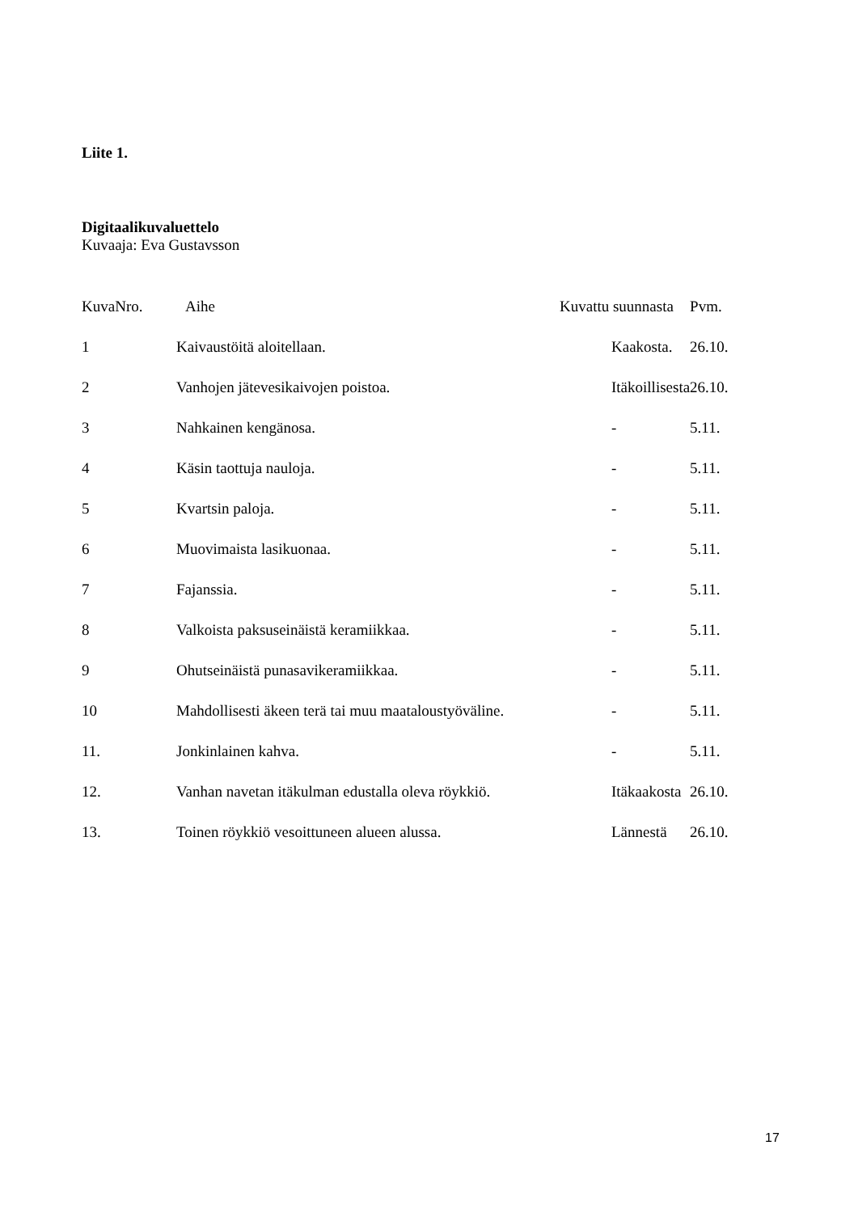Liite 1.
Digitaalikuvaluettelo
Kuvaaja: Eva Gustavsson
| KuvaNro. | Aihe | Kuvattu suunnasta | Pvm. |
| --- | --- | --- | --- |
| 1 | Kaivaustöitä aloitellaan. | Kaakosta. | 26.10. |
| 2 | Vanhojen jätevesikaivojen poistoa. | Itäkoillisesta | 26.10. |
| 3 | Nahkainen kengänosa. | - | 5.11. |
| 4 | Käsin taottuja nauloja. | - | 5.11. |
| 5 | Kvartsin paloja. | - | 5.11. |
| 6 | Muovimaista lasikuonaa. | - | 5.11. |
| 7 | Fajanssia. | - | 5.11. |
| 8 | Valkoista paksuseinäistä keramiikkaa. | - | 5.11. |
| 9 | Ohutseinäistä punasavikeramiikkaa. | - | 5.11. |
| 10 | Mahdollisesti äkeen terä tai muu maataloustyöväline. | - | 5.11. |
| 11. | Jonkinlainen kahva. | - | 5.11. |
| 12. | Vanhan navetan itäkulman edustalla oleva röykkiö. | Itäkaakosta | 26.10. |
| 13. | Toinen röykkiö vesoittuneen alueen alussa. | Lännestä | 26.10. |
17